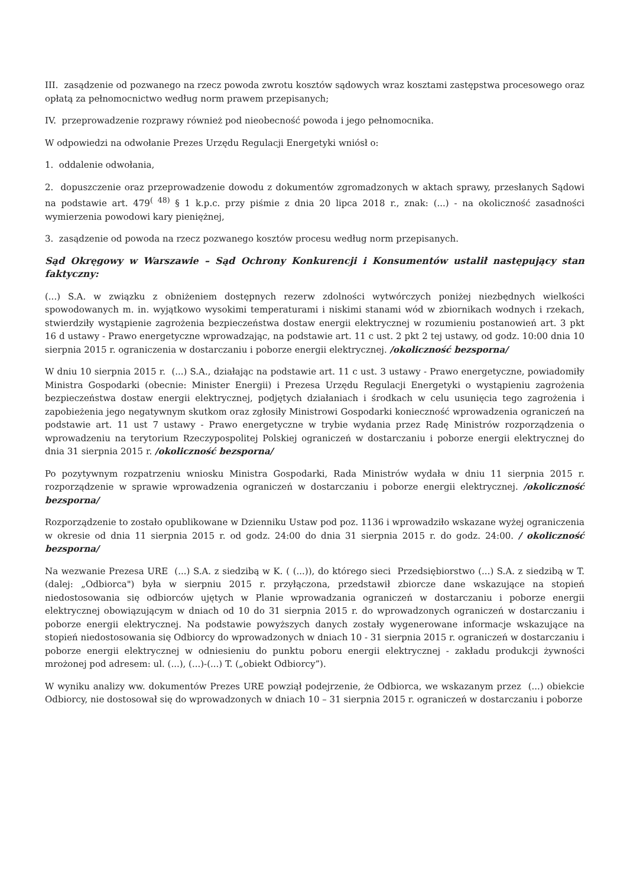III. zasądzenie od pozwanego na rzecz powoda zwrotu kosztów sądowych wraz kosztami zastępstwa procesowego oraz opłatą za pełnomocnictwo według norm prawem przepisanych;
IV. przeprowadzenie rozprawy również pod nieobecność powoda i jego pełnomocnika.
W odpowiedzi na odwołanie Prezes Urzędu Regulacji Energetyki wniósł o:
1. oddalenie odwołania,
2. dopuszczenie oraz przeprowadzenie dowodu z dokumentów zgromadzonych w aktach sprawy, przesłanych Sądowi na podstawie art. 479<sup>( 48)</sup> § 1 k.p.c. przy piśmie z dnia 20 lipca 2018 r., znak: (...) - na okoliczność zasadności wymierzenia powodowi kary pieniężnej,
3. zasądzenie od powoda na rzecz pozwanego kosztów procesu według norm przepisanych.
Sąd Okręgowy w Warszawie – Sąd Ochrony Konkurencji i Konsumentów ustalił następujący stan faktyczny:
(...) S.A. w związku z obniżeniem dostępnych rezerw zdolności wytwórczych poniżej niezbędnych wielkości spowodowanych m. in. wyjątkowo wysokimi temperaturami i niskimi stanami wód w zbiornikach wodnych i rzekach, stwierdziły wystąpienie zagrożenia bezpieczeństwa dostaw energii elektrycznej w rozumieniu postanowień art. 3 pkt 16 d ustawy - Prawo energetyczne wprowadzając, na podstawie art. 11 c ust. 2 pkt 2 tej ustawy, od godz. 10:00 dnia 10 sierpnia 2015 r. ograniczenia w dostarczaniu i poborze energii elektrycznej. /okoliczność bezsporna/
W dniu 10 sierpnia 2015 r. (...) S.A., działając na podstawie art. 11 c ust. 3 ustawy - Prawo energetyczne, powiadomiły Ministra Gospodarki (obecnie: Minister Energii) i Prezesa Urzędu Regulacji Energetyki o wystąpieniu zagrożenia bezpieczeństwa dostaw energii elektrycznej, podjętych działaniach i środkach w celu usunięcia tego zagrożenia i zapobieżenia jego negatywnym skutkom oraz zgłosiły Ministrowi Gospodarki konieczność wprowadzenia ograniczeń na podstawie art. 11 ust 7 ustawy - Prawo energetyczne w trybie wydania przez Radę Ministrów rozporządzenia o wprowadzeniu na terytorium Rzeczypospolitej Polskiej ograniczeń w dostarczaniu i poborze energii elektrycznej do dnia 31 sierpnia 2015 r. /okoliczność bezsporna/
Po pozytywnym rozpatrzeniu wniosku Ministra Gospodarki, Rada Ministrów wydała w dniu 11 sierpnia 2015 r. rozporządzenie w sprawie wprowadzenia ograniczeń w dostarczaniu i poborze energii elektrycznej. /okoliczność bezsporna/
Rozporządzenie to zostało opublikowane w Dzienniku Ustaw pod poz. 1136 i wprowadziło wskazane wyżej ograniczenia w okresie od dnia 11 sierpnia 2015 r. od godz. 24:00 do dnia 31 sierpnia 2015 r. do godz. 24:00. / okoliczność bezsporna/
Na wezwanie Prezesa URE (...) S.A. z siedzibą w K. ( (...)), do którego sieci Przedsiębiorstwo (...) S.A. z siedzibą w T. (dalej: „Odbiorca") była w sierpniu 2015 r. przyłączona, przedstawił zbiorcze dane wskazujące na stopień niedostosowania się odbiorców ujętych w Planie wprowadzania ograniczeń w dostarczaniu i poborze energii elektrycznej obowiązującym w dniach od 10 do 31 sierpnia 2015 r. do wprowadzonych ograniczeń w dostarczaniu i poborze energii elektrycznej. Na podstawie powyższych danych zostały wygenerowane informacje wskazujące na stopień niedostosowania się Odbiorcy do wprowadzonych w dniach 10 - 31 sierpnia 2015 r. ograniczeń w dostarczaniu i poborze energii elektrycznej w odniesieniu do punktu poboru energii elektrycznej - zakładu produkcji żywności mrożonej pod adresem: ul. (...), (...)-(...) T. („obiekt Odbiorcy”).
W wyniku analizy ww. dokumentów Prezes URE powziął podejrzenie, że Odbiorca, we wskazanym przez (...) obiekcie Odbiorcy, nie dostosował się do wprowadzonych w dniach 10 – 31 sierpnia 2015 r. ograniczeń w dostarczaniu i poborze